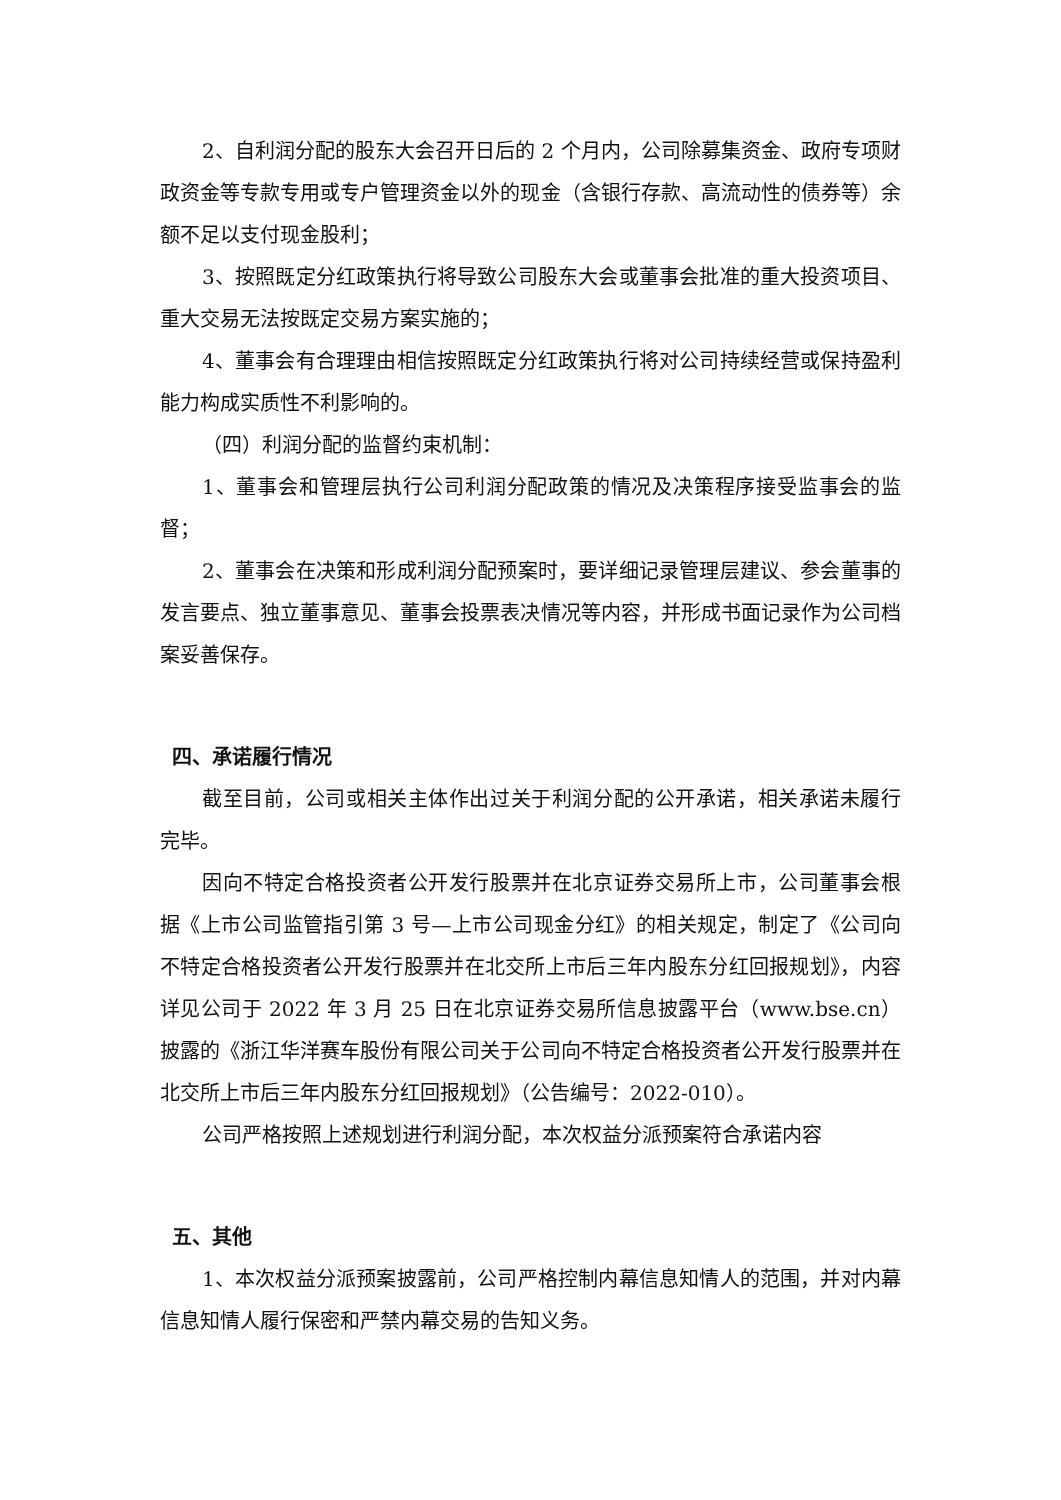2、自利润分配的股东大会召开日后的 2 个月内，公司除募集资金、政府专项财政资金等专款专用或专户管理资金以外的现金（含银行存款、高流动性的债券等）余额不足以支付现金股利；
3、按照既定分红政策执行将导致公司股东大会或董事会批准的重大投资项目、重大交易无法按既定交易方案实施的；
4、董事会有合理理由相信按照既定分红政策执行将对公司持续经营或保持盈利能力构成实质性不利影响的。
（四）利润分配的监督约束机制：
1、董事会和管理层执行公司利润分配政策的情况及决策程序接受监事会的监督；
2、董事会在决策和形成利润分配预案时，要详细记录管理层建议、参会董事的发言要点、独立董事意见、董事会投票表决情况等内容，并形成书面记录作为公司档案妥善保存。
四、承诺履行情况
截至目前，公司或相关主体作出过关于利润分配的公开承诺，相关承诺未履行完毕。
因向不特定合格投资者公开发行股票并在北京证券交易所上市，公司董事会根据《上市公司监管指引第 3 号—上市公司现金分红》的相关规定，制定了《公司向不特定合格投资者公开发行股票并在北交所上市后三年内股东分红回报规划》，内容详见公司于 2022 年 3 月 25 日在北京证券交易所信息披露平台（www.bse.cn）披露的《浙江华洋赛车股份有限公司关于公司向不特定合格投资者公开发行股票并在北交所上市后三年内股东分红回报规划》（公告编号：2022-010）。
公司严格按照上述规划进行利润分配，本次权益分派预案符合承诺内容
五、其他
1、本次权益分派预案披露前，公司严格控制内幕信息知情人的范围，并对内幕信息知情人履行保密和严禁内幕交易的告知义务。